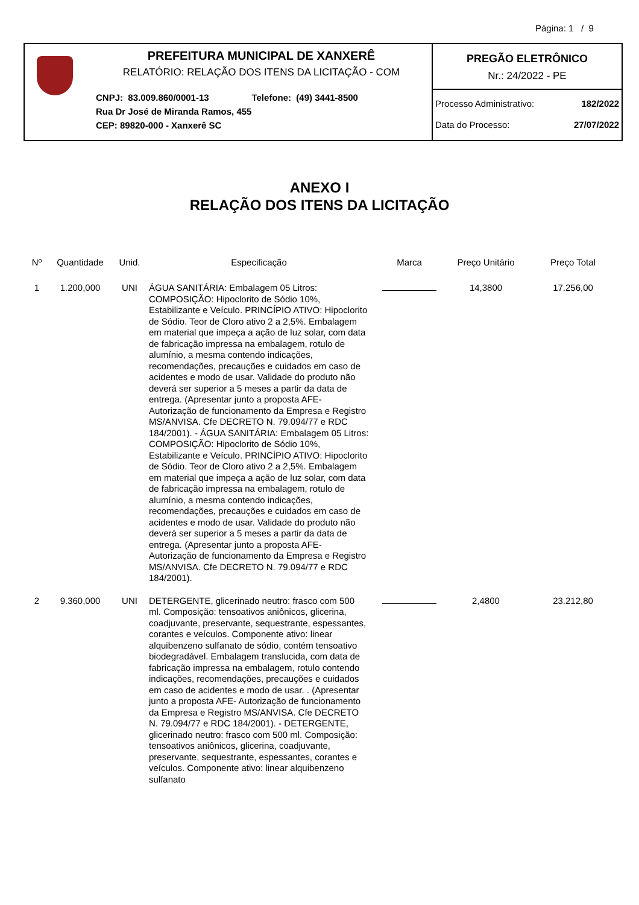Página: 1 / 9
PREFEITURA MUNICIPAL DE XANXERÊ
RELATÓRIO: RELAÇÃO DOS ITENS DA LICITAÇÃO - COM
CNPJ: 83.009.860/0001-13 Telefone: (49) 3441-8500
Rua Dr José de Miranda Ramos, 455
CEP: 89820-000 - Xanxerê SC
PREGÃO ELETRÔNICO
Nr.: 24/2022 - PE
Processo Administrativo: 182/2022
Data do Processo: 27/07/2022
ANEXO I
RELAÇÃO DOS ITENS DA LICITAÇÃO
| Nº | Quantidade | Unid. | Especificação | Marca | Preço Unitário | Preço Total |
| --- | --- | --- | --- | --- | --- | --- |
| 1 | 1.200,000 | UNI | ÁGUA SANITÁRIA: Embalagem 05 Litros: COMPOSIÇÃO: Hipoclorito de Sódio 10%, Estabilizante e Veículo. PRINCÍPIO ATIVO: Hipoclorito de Sódio. Teor de Cloro ativo 2 a 2,5%. Embalagem em material que impeça a ação de luz solar, com data de fabricação impressa na embalagem, rotulo de alumínio, a mesma contendo indicações, recomendações, precauções e cuidados em caso de acidentes e modo de usar. Validade do produto não deverá ser superior a 5 meses a partir da data de entrega. (Apresentar junto a proposta AFE- Autorização de funcionamento da Empresa e Registro MS/ANVISA. Cfe DECRETO N. 79.094/77 e RDC 184/2001). - ÁGUA SANITÁRIA: Embalagem 05 Litros: COMPOSIÇÃO: Hipoclorito de Sódio 10%, Estabilizante e Veículo. PRINCÍPIO ATIVO: Hipoclorito de Sódio. Teor de Cloro ativo 2 a 2,5%. Embalagem em material que impeça a ação de luz solar, com data de fabricação impressa na embalagem, rotulo de alumínio, a mesma contendo indicações, recomendações, precauções e cuidados em caso de acidentes e modo de usar. Validade do produto não deverá ser superior a 5 meses a partir da data de entrega. (Apresentar junto a proposta AFE- Autorização de funcionamento da Empresa e Registro MS/ANVISA. Cfe DECRETO N. 79.094/77 e RDC 184/2001). | | 14,3800 | 17.256,00 |
| 2 | 9.360,000 | UNI | DETERGENTE, glicerinado neutro: frasco com 500 ml. Composição: tensoativos aniônicos, glicerina, coadjuvante, preservante, sequestrante, espessantes, corantes e veículos. Componente ativo: linear alquibenzeno sulfanato de sódio, contém tensoativo biodegradável. Embalagem translucida, com data de fabricação impressa na embalagem, rotulo contendo indicações, recomendações, precauções e cuidados em caso de acidentes e modo de usar. . (Apresentar junto a proposta AFE- Autorização de funcionamento da Empresa e Registro MS/ANVISA. Cfe DECRETO N. 79.094/77 e RDC 184/2001). - DETERGENTE, glicerinado neutro: frasco com 500 ml. Composição: tensoativos aniônicos, glicerina, coadjuvante, preservante, sequestrante, espessantes, corantes e veículos. Componente ativo: linear alquibenzeno sulfanato | | 2,4800 | 23.212,80 |